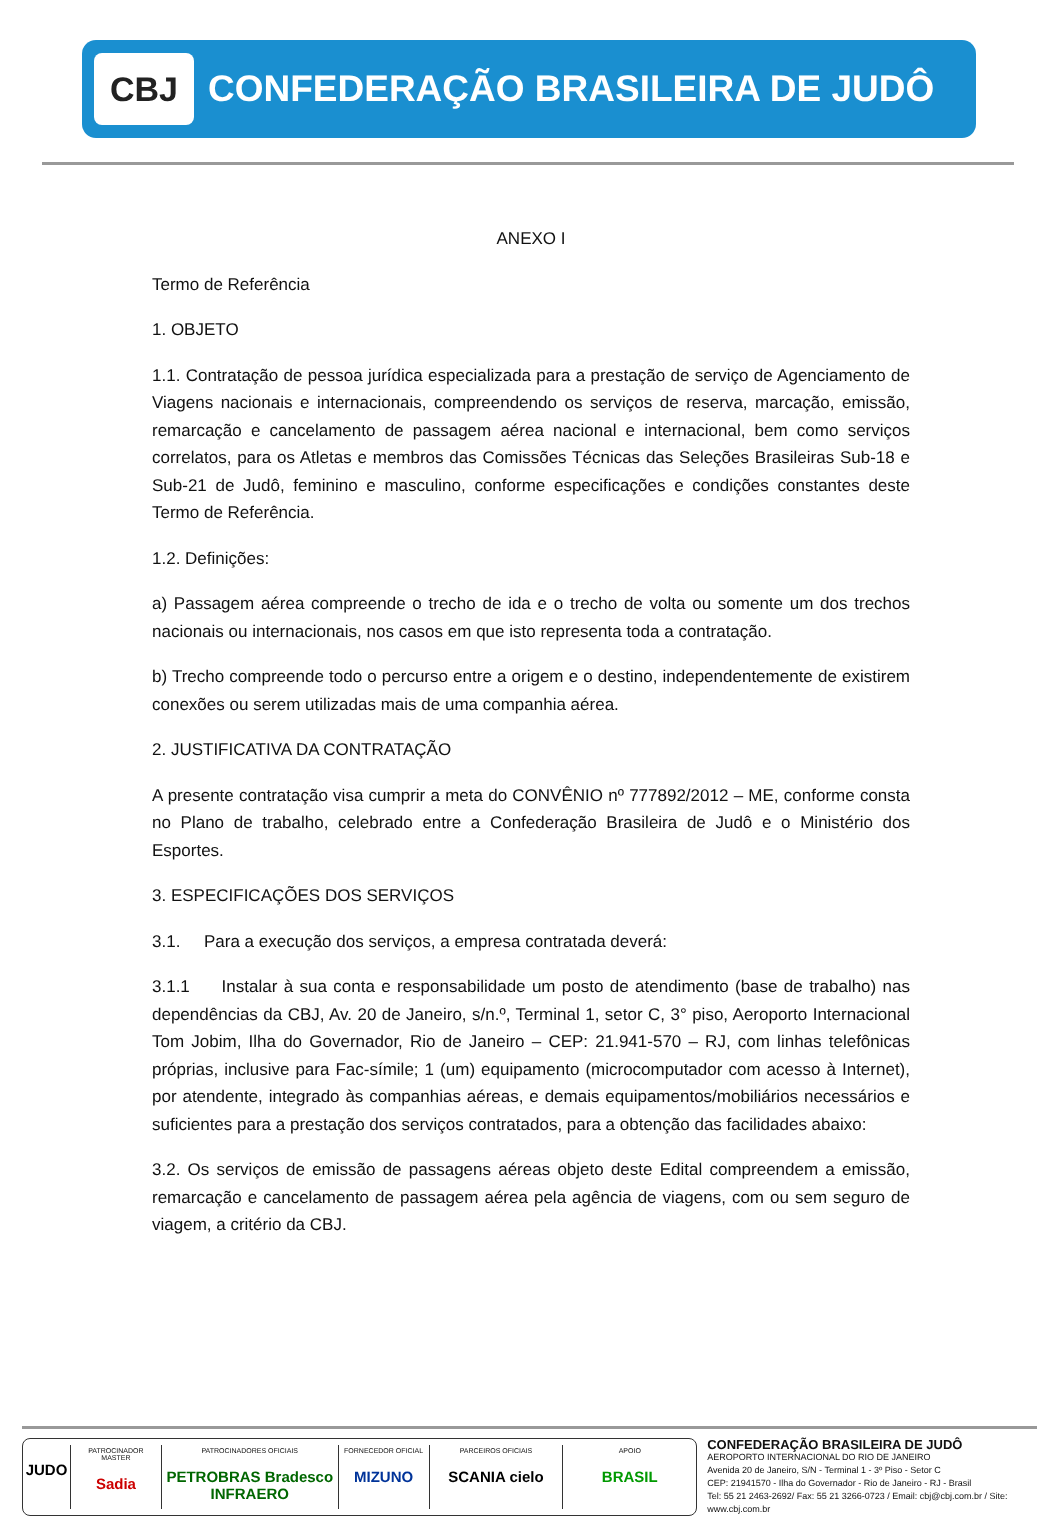CBJ
CONFEDERAÇÃO BRASILEIRA DE JUDÔ
ANEXO I
Termo de Referência
1. OBJETO
1.1. Contratação de pessoa jurídica especializada para a prestação de serviço de Agenciamento de Viagens nacionais e internacionais, compreendendo os serviços de reserva, marcação, emissão, remarcação e cancelamento de passagem aérea nacional e internacional, bem como serviços correlatos, para os Atletas e membros das Comissões Técnicas das Seleções Brasileiras Sub-18 e Sub-21 de Judô, feminino e masculino, conforme especificações e condições constantes deste Termo de Referência.
1.2. Definições:
a) Passagem aérea compreende o trecho de ida e o trecho de volta ou somente um dos trechos nacionais ou internacionais, nos casos em que isto representa toda a contratação.
b) Trecho compreende todo o percurso entre a origem e o destino, independentemente de existirem conexões ou serem utilizadas mais de uma companhia aérea.
2. JUSTIFICATIVA DA CONTRATAÇÃO
A presente contratação visa cumprir a meta do CONVÊNIO nº 777892/2012 – ME, conforme consta no Plano de trabalho, celebrado entre a Confederação Brasileira de Judô e o Ministério dos Esportes.
3. ESPECIFICAÇÕES DOS SERVIÇOS
3.1. Para a execução dos serviços, a empresa contratada deverá:
3.1.1 Instalar à sua conta e responsabilidade um posto de atendimento (base de trabalho) nas dependências da CBJ, Av. 20 de Janeiro, s/n.º, Terminal 1, setor C, 3° piso, Aeroporto Internacional Tom Jobim, Ilha do Governador, Rio de Janeiro – CEP: 21.941-570 – RJ, com linhas telefônicas próprias, inclusive para Fac-símile; 1 (um) equipamento (microcomputador com acesso à Internet), por atendente, integrado às companhias aéreas, e demais equipamentos/mobiliários necessários e suficientes para a prestação dos serviços contratados, para a obtenção das facilidades abaixo:
3.2. Os serviços de emissão de passagens aéreas objeto deste Edital compreendem a emissão, remarcação e cancelamento de passagem aérea pela agência de viagens, com ou sem seguro de viagem, a critério da CBJ.
JUDO
PATROCINADOR MASTER
Sadia
PATROCINADORES OFICIAIS
PETROBRAS Bradesco INFRAERO
FORNECEDOR OFICIAL
MIZUNO
PARCEIROS OFICIAIS
SCANIA cielo
APOIO
BRASIL
CONFEDERAÇÃO BRASILEIRA DE JUDÔ
AEROPORTO INTERNACIONAL DO RIO DE JANEIRO
Avenida 20 de Janeiro, S/N - Terminal 1 - 3º Piso - Setor C
CEP: 21941570 - Ilha do Governador - Rio de Janeiro - RJ - Brasil
Tel: 55 21 2463-2692/ Fax: 55 21 3266-0723 / Email: cbj@cbj.com.br / Site: www.cbj.com.br